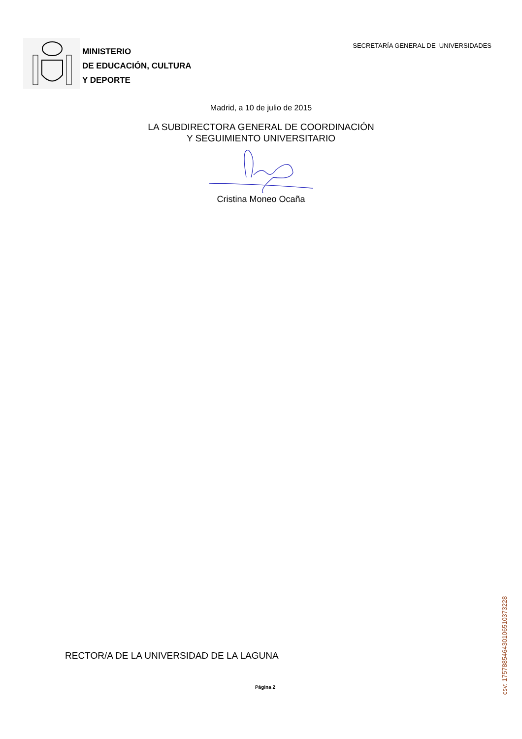MINISTERIO
DE EDUCACIÓN, CULTURA
Y DEPORTE
SECRETARÍA GENERAL DE UNIVERSIDADES
Madrid, a 10 de julio de 2015
LA SUBDIRECTORA GENERAL DE COORDINACIÓN
Y SEGUIMIENTO UNIVERSITARIO
Cristina Moneo Ocaña
RECTOR/A DE LA UNIVERSIDAD DE LA LAGUNA
Página 2
csv: 175788546430106510373228